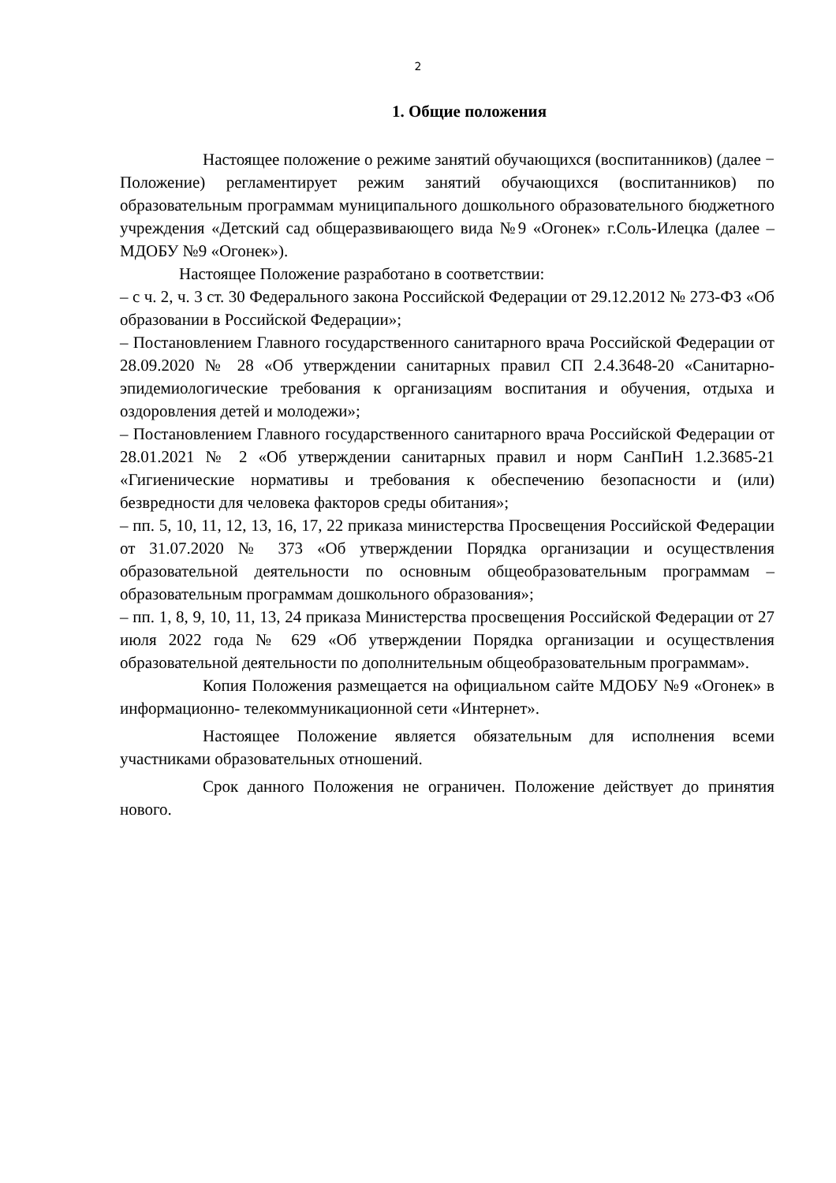2
1. Общие положения
Настоящее положение о режиме занятий обучающихся (воспитанников) (далее − Положение) регламентирует режим занятий обучающихся (воспитанников) по образовательным программам муниципального дошкольного образовательного бюджетного учреждения «Детский сад общеразвивающего вида №9 «Огонек» г.Соль-Илецка (далее – МДОБУ №9 «Огонек»).
Настоящее Положение разработано в соответствии:
– с ч. 2, ч. 3 ст. 30 Федерального закона Российской Федерации от 29.12.2012 № 273-ФЗ «Об образовании в Российской Федерации»;
– Постановлением Главного государственного санитарного врача Российской Федерации от 28.09.2020 № 28 «Об утверждении санитарных правил СП 2.4.3648-20 «Санитарно-эпидемиологические требования к организациям воспитания и обучения, отдыха и оздоровления детей и молодежи»;
– Постановлением Главного государственного санитарного врача Российской Федерации от 28.01.2021 № 2 «Об утверждении санитарных правил и норм СанПиН 1.2.3685-21 «Гигиенические нормативы и требования к обеспечению безопасности и (или) безвредности для человека факторов среды обитания»;
– пп. 5, 10, 11, 12, 13, 16, 17, 22 приказа министерства Просвещения Российской Федерации от 31.07.2020 № 373 «Об утверждении Порядка организации и осуществления образовательной деятельности по основным общеобразовательным программам – образовательным программам дошкольного образования»;
– пп. 1, 8, 9, 10, 11, 13, 24 приказа Министерства просвещения Российской Федерации от 27 июля 2022 года № 629 «Об утверждении Порядка организации и осуществления образовательной деятельности по дополнительным общеобразовательным программам».
Копия Положения размещается на официальном сайте МДОБУ №9 «Огонек» в информационно- телекоммуникационной сети «Интернет».
Настоящее Положение является обязательным для исполнения всеми участниками образовательных отношений.
Срок данного Положения не ограничен. Положение действует до принятия нового.